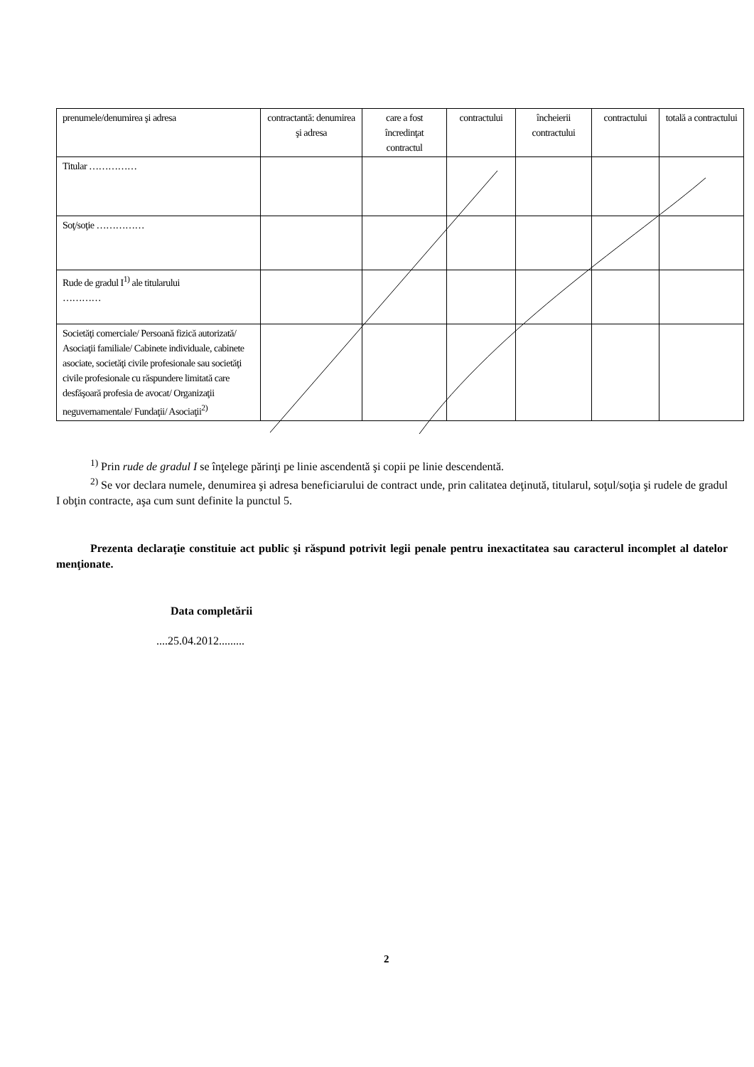| prenumele/denumirea şi adresa | contractantă: denumirea şi adresa | care a fost încredinţat contractul | contractului | încheierii contractului | contractului | totală a contractului |
| Titular …………… | | | | | | |
| Soţ/soţie …………… | | | | | | |
| Rude de gradul I<sup>1)</sup> ale titularului ………… | | | | | | |
| Societăţi comerciale/ Persoană fizică autorizată/ Asociaţii familiale/ Cabinete individuale, cabinete asociate, societăţi civile profesionale sau societăţi civile profesionale cu răspundere limitată care desfăşoară profesia de avocat/ Organizaţii neguvernamentale/ Fundaţii/ Asociaţii<sup>2)</sup> | | | | | | |
<sup>1)</sup> Prin rude de gradul I se înţelege părinţi pe linie ascendentă şi copii pe linie descendentă.
<sup>2)</sup> Se vor declara numele, denumirea şi adresa beneficiarului de contract unde, prin calitatea deţinută, titularul, soţul/soţia şi rudele de gradul I obţin contracte, aşa cum sunt definite la punctul 5.
Prezenta declaraţie constituie act public şi răspund potrivit legii penale pentru inexactitatea sau caracterul incomplet al datelor menţionate.
Data completării
....25.04.2012.........
2